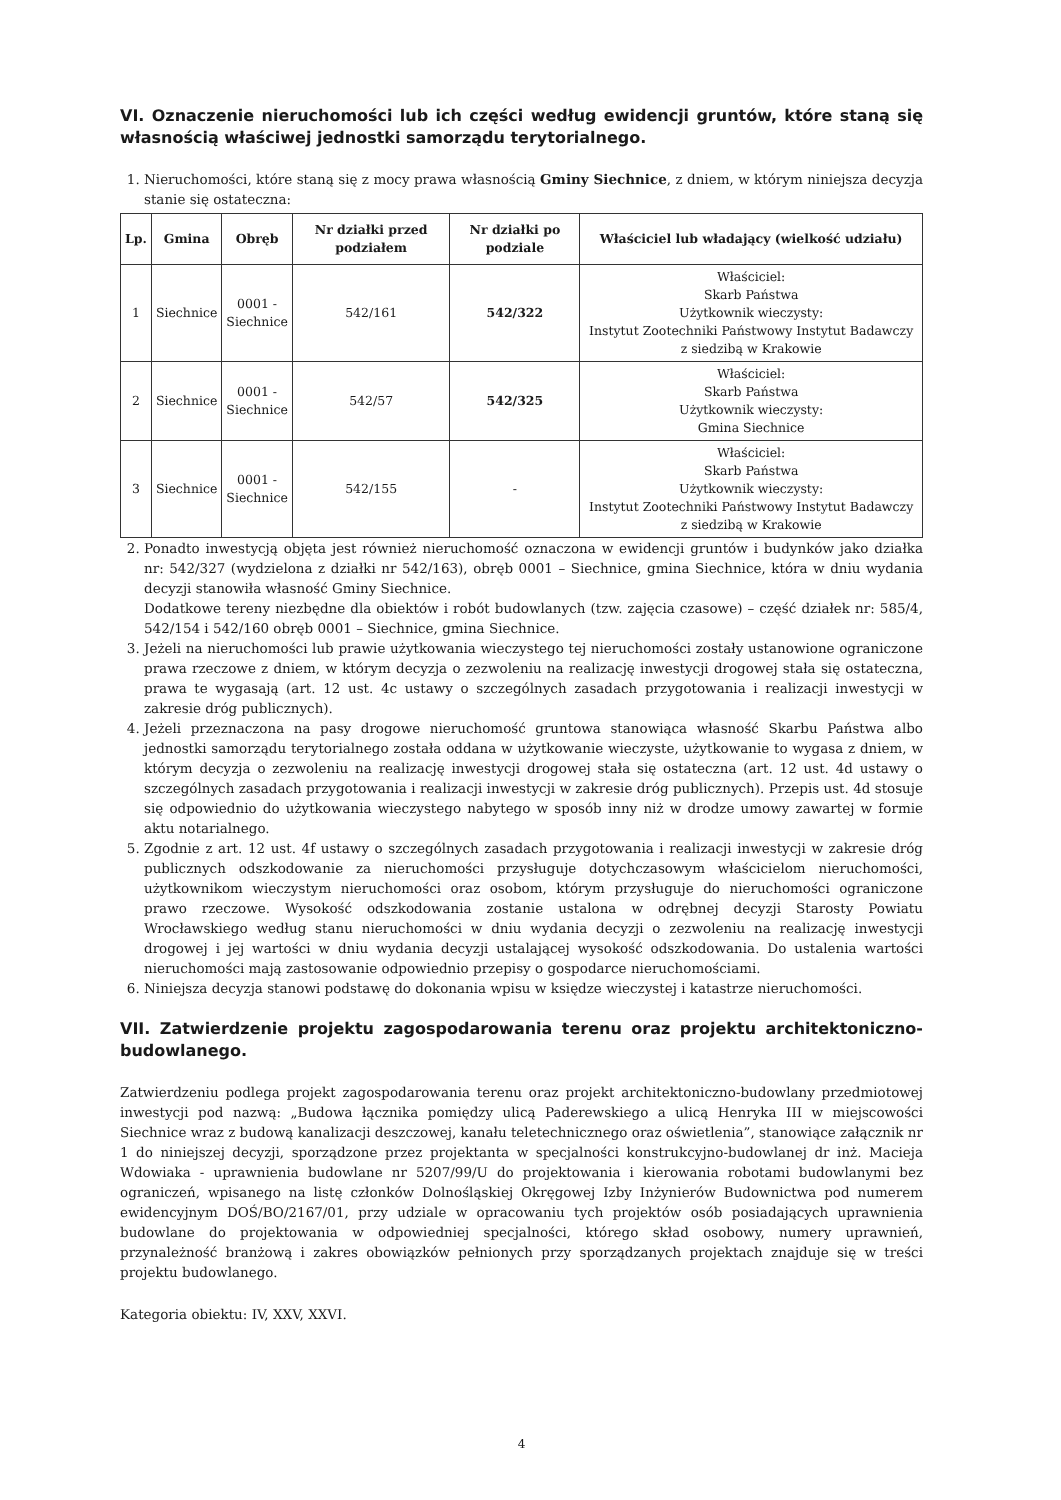VI. Oznaczenie nieruchomości lub ich części według ewidencji gruntów, które staną się własnością właściwej jednostki samorządu terytorialnego.
1. Nieruchomości, które staną się z mocy prawa własnością Gminy Siechnice, z dniem, w którym niniejsza decyzja stanie się ostateczna:
| Lp. | Gmina | Obręb | Nr działki przed podziałem | Nr działki po podziale | Właściciel lub władający (wielkość udziału) |
| --- | --- | --- | --- | --- | --- |
| 1 | Siechnice | 0001 - Siechnice | 542/161 | 542/322 | Właściciel: Skarb Państwa Użytkownik wieczysty: Instytut Zootechniki Państwowy Instytut Badawczy z siedzibą w Krakowie |
| 2 | Siechnice | 0001 - Siechnice | 542/57 | 542/325 | Właściciel: Skarb Państwa Użytkownik wieczysty: Gmina Siechnice |
| 3 | Siechnice | 0001 - Siechnice | 542/155 | - | Właściciel: Skarb Państwa Użytkownik wieczysty: Instytut Zootechniki Państwowy Instytut Badawczy z siedzibą w Krakowie |
2. Ponadto inwestycją objęta jest również nieruchomość oznaczona w ewidencji gruntów i budynków jako działka nr: 542/327 (wydzielona z działki nr 542/163), obręb 0001 – Siechnice, gmina Siechnice, która w dniu wydania decyzji stanowiła własność Gminy Siechnice.
Dodatkowe tereny niezbędne dla obiektów i robót budowlanych (tzw. zajęcia czasowe) – część działek nr: 585/4, 542/154 i 542/160 obręb 0001 – Siechnice, gmina Siechnice.
3. Jeżeli na nieruchomości lub prawie użytkowania wieczystego tej nieruchomości zostały ustanowione ograniczone prawa rzeczowe z dniem, w którym decyzja o zezwoleniu na realizację inwestycji drogowej stała się ostateczna, prawa te wygasają (art. 12 ust. 4c ustawy o szczególnych zasadach przygotowania i realizacji inwestycji w zakresie dróg publicznych).
4. Jeżeli przeznaczona na pasy drogowe nieruchomość gruntowa stanowiąca własność Skarbu Państwa albo jednostki samorządu terytorialnego została oddana w użytkowanie wieczyste, użytkowanie to wygasa z dniem, w którym decyzja o zezwoleniu na realizację inwestycji drogowej stała się ostateczna (art. 12 ust. 4d ustawy o szczególnych zasadach przygotowania i realizacji inwestycji w zakresie dróg publicznych). Przepis ust. 4d stosuje się odpowiednio do użytkowania wieczystego nabytego w sposób inny niż w drodze umowy zawartej w formie aktu notarialnego.
5. Zgodnie z art. 12 ust. 4f ustawy o szczególnych zasadach przygotowania i realizacji inwestycji w zakresie dróg publicznych odszkodowanie za nieruchomości przysługuje dotychczasowym właścicielom nieruchomości, użytkownikom wieczystym nieruchomości oraz osobom, którym przysługuje do nieruchomości ograniczone prawo rzeczowe. Wysokość odszkodowania zostanie ustalona w odrębnej decyzji Starosty Powiatu Wrocławskiego według stanu nieruchomości w dniu wydania decyzji o zezwoleniu na realizację inwestycji drogowej i jej wartości w dniu wydania decyzji ustalającej wysokość odszkodowania. Do ustalenia wartości nieruchomości mają zastosowanie odpowiednio przepisy o gospodarce nieruchomościami.
6. Niniejsza decyzja stanowi podstawę do dokonania wpisu w księdze wieczystej i katastrze nieruchomości.
VII. Zatwierdzenie projektu zagospodarowania terenu oraz projektu architektoniczno-budowlanego.
Zatwierdzeniu podlega projekt zagospodarowania terenu oraz projekt architektoniczno-budowlany przedmiotowej inwestycji pod nazwą: „Budowa łącznika pomiędzy ulicą Paderewskiego a ulicą Henryka III w miejscowości Siechnice wraz z budową kanalizacji deszczowej, kanału teletechnicznego oraz oświetlenia”, stanowiące załącznik nr 1 do niniejszej decyzji, sporządzone przez projektanta w specjalności konstrukcyjno-budowlanej dr inż. Macieja Wdowiaka - uprawnienia budowlane nr 5207/99/U do projektowania i kierowania robotami budowlanymi bez ograniczeń, wpisanego na listę członków Dolnośląskiej Okręgowej Izby Inżynierów Budownictwa pod numerem ewidencyjnym DOŚ/BO/2167/01, przy udziale w opracowaniu tych projektów osób posiadających uprawnienia budowlane do projektowania w odpowiedniej specjalności, którego skład osobowy, numery uprawnień, przynależność branżową i zakres obowiązków pełnionych przy sporządzanych projektach znajduje się w treści projektu budowlanego.
Kategoria obiektu: IV, XXV, XXVI.
4